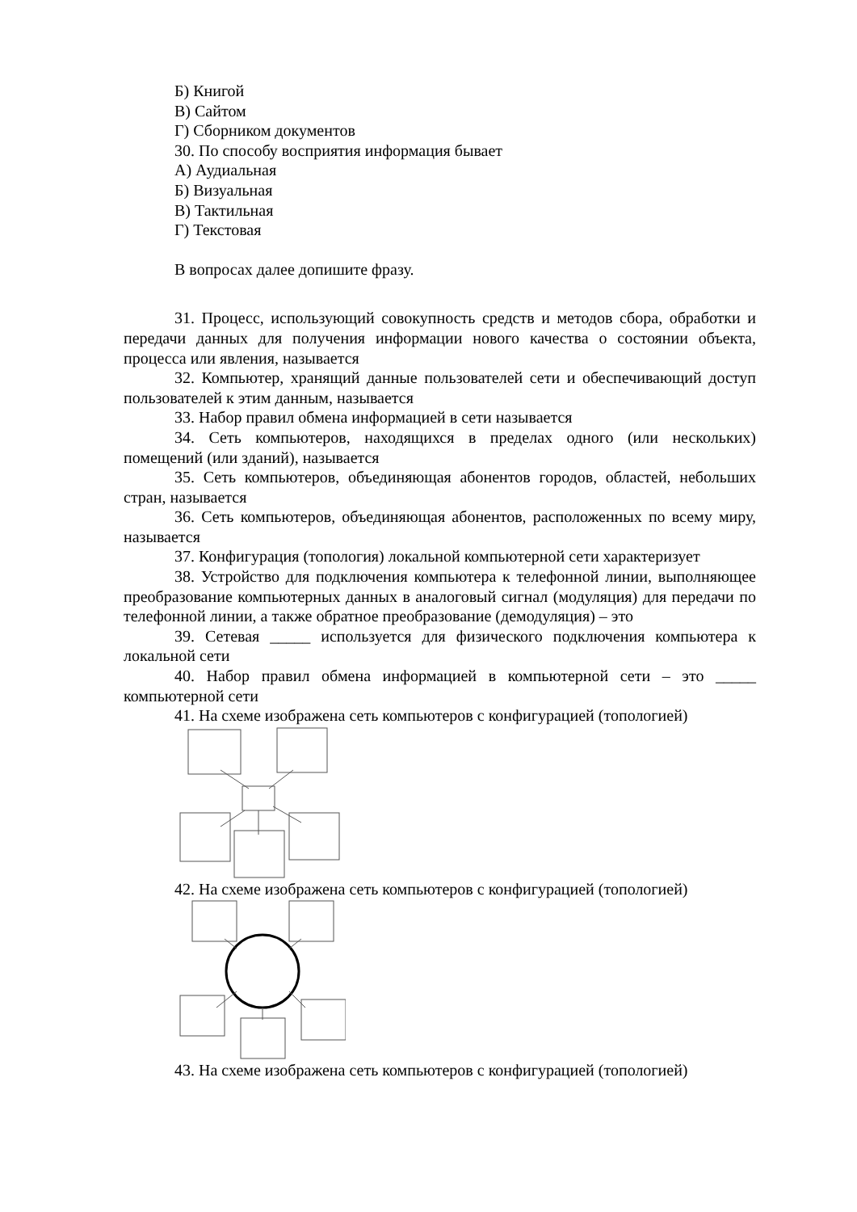Б) Книгой
В) Сайтом
Г) Сборником документов
30. По способу восприятия информация бывает
А) Аудиальная
Б) Визуальная
В) Тактильная
Г) Текстовая
В вопросах далее допишите фразу.
31. Процесс, использующий совокупность средств и методов сбора, обработки и передачи данных для получения информации нового качества о состоянии объекта, процесса или явления, называется
32. Компьютер, хранящий данные пользователей сети и обеспечивающий доступ пользователей к этим данным, называется
33. Набор правил обмена информацией в сети называется
34. Сеть компьютеров, находящихся в пределах одного (или нескольких) помещений (или зданий), называется
35. Сеть компьютеров, объединяющая абонентов городов, областей, небольших стран, называется
36. Сеть компьютеров, объединяющая абонентов, расположенных по всему миру, называется
37. Конфигурация (топология) локальной компьютерной сети характеризует
38. Устройство для подключения компьютера к телефонной линии, выполняющее преобразование компьютерных данных в аналоговый сигнал (модуляция) для передачи по телефонной линии, а также обратное преобразование (демодуляция) – это
39. Сетевая _____ используется для физического подключения компьютера к локальной сети
40. Набор правил обмена информацией в компьютерной сети – это _____ компьютерной сети
41. На схеме изображена сеть компьютеров с конфигурацией (топологией)
42. На схеме изображена сеть компьютеров с конфигурацией (топологией)
43. На схеме изображена сеть компьютеров с конфигурацией (топологией)